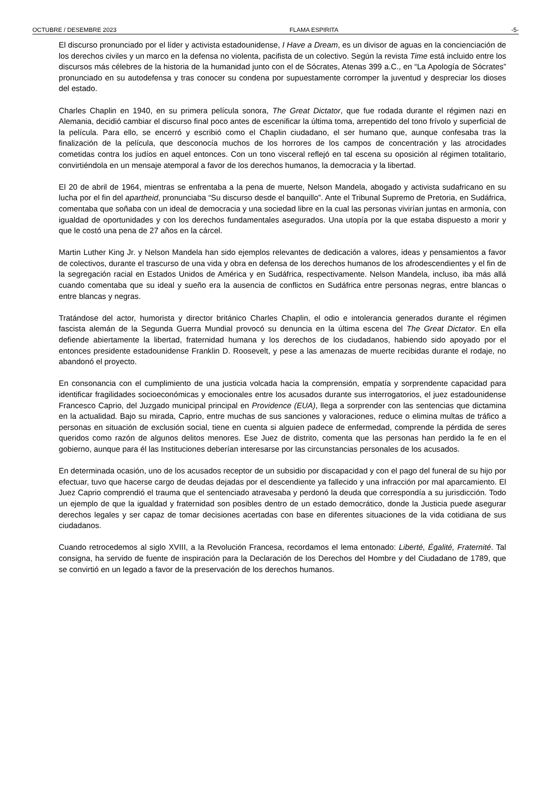OCTUBRE / DESEMBRE 2023 FLAMA ESPIRITA -5-
El discurso pronunciado por el líder y activista estadounidense, I Have a Dream, es un divisor de aguas en la concienciación de los derechos civiles y un marco en la defensa no violenta, pacifista de un colectivo. Según la revista Time está incluido entre los discursos más célebres de la historia de la humanidad junto con el de Sócrates, Atenas 399 a.C., en “La Apología de Sócrates” pronunciado en su autodefensa y tras conocer su condena por supuestamente corromper la juventud y despreciar los dioses del estado.
Charles Chaplin en 1940, en su primera película sonora, The Great Dictator, que fue rodada durante el régimen nazi en Alemania, decidió cambiar el discurso final poco antes de escenificar la última toma, arrepentido del tono frívolo y superficial de la película. Para ello, se encerró y escribió como el Chaplin ciudadano, el ser humano que, aunque confesaba tras la finalización de la película, que desconocía muchos de los horrores de los campos de concentración y las atrocidades cometidas contra los judíos en aquel entonces. Con un tono visceral reflejó en tal escena su oposición al régimen totalitario, convirtiéndola en un mensaje atemporal a favor de los derechos humanos, la democracia y la libertad.
El 20 de abril de 1964, mientras se enfrentaba a la pena de muerte, Nelson Mandela, abogado y activista sudafricano en su lucha por el fin del apartheid, pronunciaba “Su discurso desde el banquillo”. Ante el Tribunal Supremo de Pretoria, en Sudáfrica, comentaba que soñaba con un ideal de democracia y una sociedad libre en la cual las personas vivirían juntas en armonía, con igualdad de oportunidades y con los derechos fundamentales asegurados. Una utopía por la que estaba dispuesto a morir y que le costó una pena de 27 años en la cárcel.
Martin Luther King Jr. y Nelson Mandela han sido ejemplos relevantes de dedicación a valores, ideas y pensamientos a favor de colectivos, durante el trascurso de una vida y obra en defensa de los derechos humanos de los afrodescendientes y el fin de la segregación racial en Estados Unidos de América y en Sudáfrica, respectivamente. Nelson Mandela, incluso, iba más allá cuando comentaba que su ideal y sueño era la ausencia de conflictos en Sudáfrica entre personas negras, entre blancas o entre blancas y negras.
Tratándose del actor, humorista y director británico Charles Chaplin, el odio e intolerancia generados durante el régimen fascista alemán de la Segunda Guerra Mundial provocó su denuncia en la última escena del The Great Dictator. En ella defiende abiertamente la libertad, fraternidad humana y los derechos de los ciudadanos, habiendo sido apoyado por el entonces presidente estadounidense Franklin D. Roosevelt, y pese a las amenazas de muerte recibidas durante el rodaje, no abandonó el proyecto.
En consonancia con el cumplimiento de una justicia volcada hacia la comprensión, empatía y sorprendente capacidad para identificar fragilidades socioeconómicas y emocionales entre los acusados durante sus interrogatorios, el juez estadounidense Francesco Caprio, del Juzgado municipal principal en Providence (EUA), llega a sorprender con las sentencias que dictamina en la actualidad. Bajo su mirada, Caprio, entre muchas de sus sanciones y valoraciones, reduce o elimina multas de tráfico a personas en situación de exclusión social, tiene en cuenta si alguien padece de enfermedad, comprende la pérdida de seres queridos como razón de algunos delitos menores. Ese Juez de distrito, comenta que las personas han perdido la fe en el gobierno, aunque para él las Instituciones deberían interesarse por las circunstancias personales de los acusados.
En determinada ocasión, uno de los acusados receptor de un subsidio por discapacidad y con el pago del funeral de su hijo por efectuar, tuvo que hacerse cargo de deudas dejadas por el descendiente ya fallecido y una infracción por mal aparcamiento. El Juez Caprio comprendió el trauma que el sentenciado atravesaba y perdonó la deuda que correspondía a su jurisdicción. Todo un ejemplo de que la igualdad y fraternidad son posibles dentro de un estado democrático, donde la Justicia puede asegurar derechos legales y ser capaz de tomar decisiones acertadas con base en diferentes situaciones de la vida cotidiana de sus ciudadanos.
Cuando retrocedemos al siglo XVIII, a la Revolución Francesa, recordamos el lema entonado: Liberté, Égalité, Fraternité. Tal consigna, ha servido de fuente de inspiración para la Declaración de los Derechos del Hombre y del Ciudadano de 1789, que se convirtió en un legado a favor de la preservación de los derechos humanos.